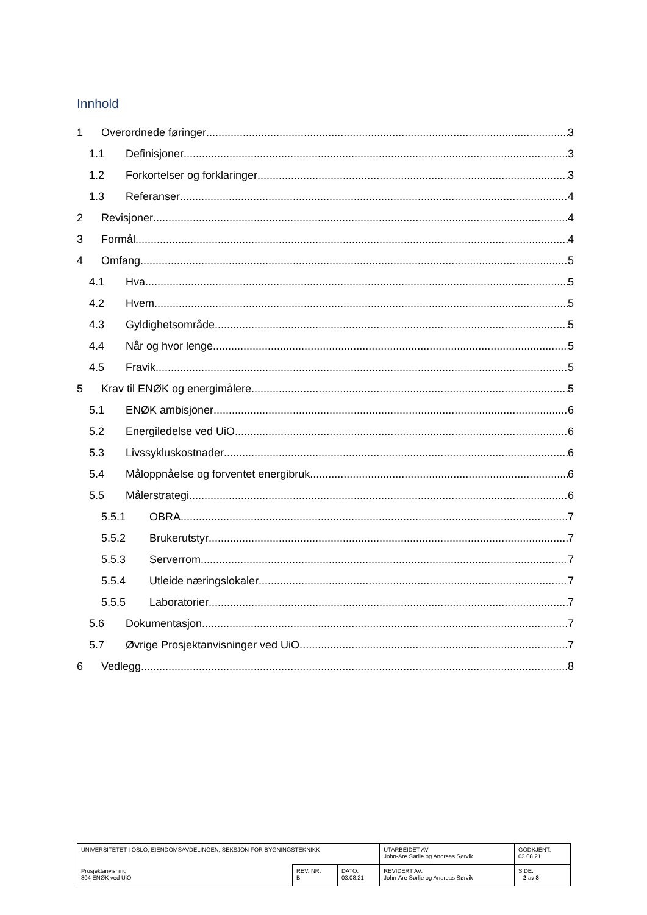Innhold
1 Overordnede føringer 3
1.1 Definisjoner 3
1.2 Forkortelser og forklaringer 3
1.3 Referanser 4
2 Revisjoner 4
3 Formål 4
4 Omfang 5
4.1 Hva 5
4.2 Hvem 5
4.3 Gyldighetsområde 5
4.4 Når og hvor lenge 5
4.5 Fravik 5
5 Krav til ENØK og energimålere 5
5.1 ENØK ambisjoner 6
5.2 Energiledelse ved UiO 6
5.3 Livssykluskostnader 6
5.4 Måloppnåelse og forventet energibruk 6
5.5 Målerstrategi 6
5.5.1 OBRA 7
5.5.2 Brukerutstyr 7
5.5.3 Serverrom 7
5.5.4 Utleide næringslokaler 7
5.5.5 Laboratorier 7
5.6 Dokumentasjon 7
5.7 Øvrige Prosjektanvisninger ved UiO. 7
6 Vedlegg 8
| UNIVERSITETET I OSLO, EIENDOMSAVDELINGEN, SEKSJON FOR BYGNINGSTEKNIKK | | | UTARBEIDET AV: John-Are Sørlie og Andreas Sørvik | GODKJENT: 03.08.21 |
| Prosjektanvisning 804 ENØK ved UiO | REV. NR: B | DATO: 03.08.21 | REVIDERT AV: John-Are Sørlie og Andreas Sørvik | SIDE: 2 av 8 |